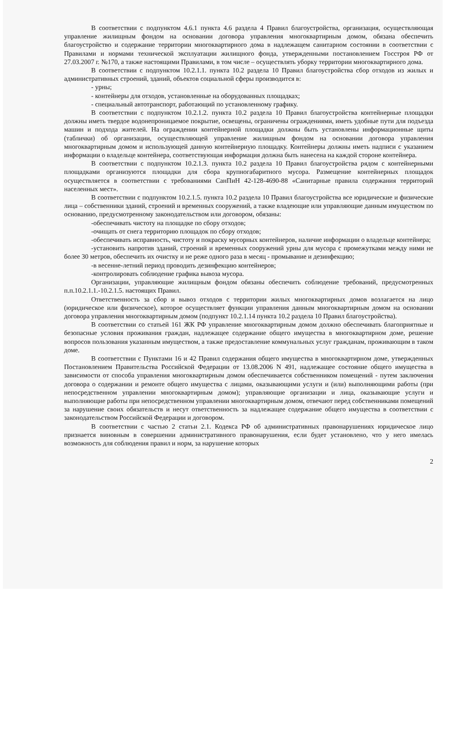В соответствии с подпунктом 4.6.1 пункта 4.6 раздела 4 Правил благоустройства, организация, осуществляющая управление жилищным фондом на основании договора управления многоквартирным домом, обязана обеспечить благоустройство и содержание территории многоквартирного дома в надлежащем санитарном состоянии в соответствии с Правилами и нормами технической эксплуатации жилищного фонда, утвержденными постановлением Госстроя РФ от 27.03.2007 г. №170, а также настоящими Правилами, в том числе – осуществлять уборку территории многоквартирного дома.
В соответствии с подпунктом 10.2.1.1. пункта 10.2 раздела 10 Правил благоустройства сбор отходов из жилых и административных строений, зданий, объектов социальной сферы производится в:
- урны;
- контейнеры для отходов, установленные на оборудованных площадках;
- специальный автотранспорт, работающий по установленному графику.
В соответствии с подпунктом 10.2.1.2. пункта 10.2 раздела 10 Правил благоустройства контейнерные площадки должны иметь твердое водонепроницаемое покрытие, освещены, ограничены ограждениями, иметь удобные пути для подъезда машин и подхода жителей. На ограждении контейнерной площадки должны быть установлены информационные щиты (таблички) об организации, осуществляющей управление жилищным фондом на основании договора управления многоквартирным домом и использующей данную контейнерную площадку. Контейнеры должны иметь надписи с указанием информации о владельце контейнера, соответствующая информация должна быть нанесена на каждой стороне контейнера.
В соответствии с подпунктом 10.2.1.3. пункта 10.2 раздела 10 Правил благоустройства рядом с контейнерными площадками организуются площадки для сбора крупногабаритного мусора. Размещение контейнерных площадок осуществляется в соответствии с требованиями СанПиН 42-128-4690-88 «Санитарные правила содержания территорий населенных мест».
В соответствии с подпунктом 10.2.1.5. пункта 10.2 раздела 10 Правил благоустройства все юридические и физические лица – собственники зданий, строений и временных сооружений, а также владеющие или управляющие данным имуществом по основанию, предусмотренному законодательством или договором, обязаны:
-обеспечивать чистоту на площадке по сбору отходов;
-очищать от снега территорию площадок по сбору отходов;
-обеспечивать исправность, чистоту и покраску мусорных контейнеров, наличие информации о владельце контейнера;
-установить напротив зданий, строений и временных сооружений урны для мусора с промежутками между ними не более 30 метров, обеспечить их очистку и не реже одного раза в месяц - промывание и дезинфекцию;
-в весенне-летний период проводить дезинфекцию контейнеров;
-контролировать соблюдение графика вывоза мусора.
Организации, управляющие жилищным фондом обязаны обеспечить соблюдение требований, предусмотренных п.п.10.2.1.1.-10.2.1.5. настоящих Правил.
Ответственность за сбор и вывоз отходов с территории жилых многоквартирных домов возлагается на лицо (юридическое или физическое), которое осуществляет функции управления данным многоквартирным домом на основании договора управления многоквартирным домом (подпункт 10.2.1.14 пункта 10.2 раздела 10 Правил благоустройства).
В соответствии со статьей 161 ЖК РФ управление многоквартирным домом должно обеспечивать благоприятные и безопасные условия проживания граждан, надлежащее содержание общего имущества в многоквартирном доме, решение вопросов пользования указанным имуществом, а также предоставление коммунальных услуг гражданам, проживающим в таком доме.
В соответствии с Пунктами 16 и 42 Правил содержания общего имущества в многоквартирном доме, утвержденных Постановлением Правительства Российской Федерации от 13.08.2006 N 491, надлежащее состояние общего имущества в зависимости от способа управления многоквартирным домом обеспечивается собственником помещений - путем заключения договора о содержании и ремонте общего имущества с лицами, оказывающими услуги и (или) выполняющими работы (при непосредственном управлении многоквартирным домом); управляющие организации и лица, оказывающие услуги и выполняющие работы при непосредственном управлении многоквартирным домом, отвечают перед собственниками помещений за нарушение своих обязательств и несут ответственность за надлежащее содержание общего имущества в соответствии с законодательством Российской Федерации и договором.
В соответствии с частью 2 статьи 2.1. Кодекса РФ об административных правонарушениях юридическое лицо признается виновным в совершении административного правонарушения, если будет установлено, что у него имелась возможность для соблюдения правил и норм, за нарушение которых
2